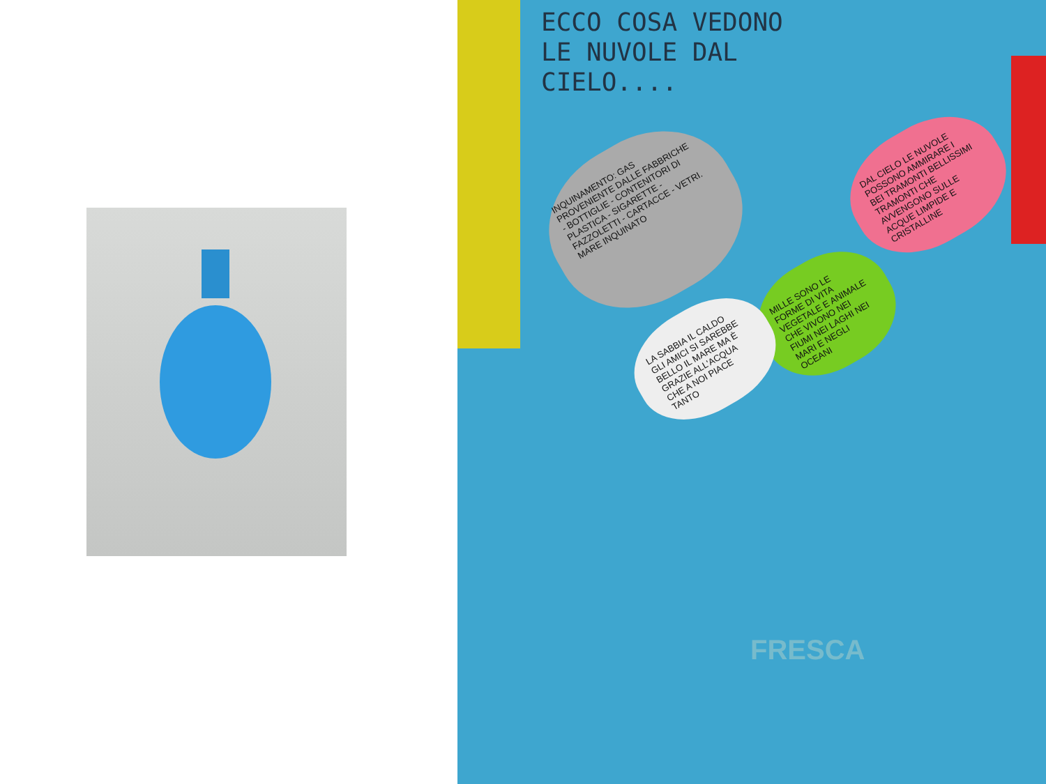ECCO COSA VEDONO
LE NUVOLE DAL
CIELO....
INQUINAMENTO: GAS PROVENIENTE DALLE FABBRICHE - BOTTIGLIE - CONTENITORI DI PLASTICA - SIGARETTE - FAZZOLETTI - CARTACCE - VETRI. MARE INQUINATO
DAL CIELO LE NUVOLE POSSONO AMMIRARE I BEI TRAMONTI BELLISSIMI TRAMONTI CHE AVVENGONO SULLE ACQUE LIMPIDE E CRISTALLINE
MILLE SONO LE FORME DI VITA VEGETALE E ANIMALE CHE VIVONO NEI FIUMI NEI LAGHI NEI MARI E NEGLI OCEANI
LA SABBIA IL CALDO GLI AMICI SI SAREBBE BELLO IL MARE MA È GRAZIE ALL'ACQUA CHE A NOI PIACE TANTO
FRESCA